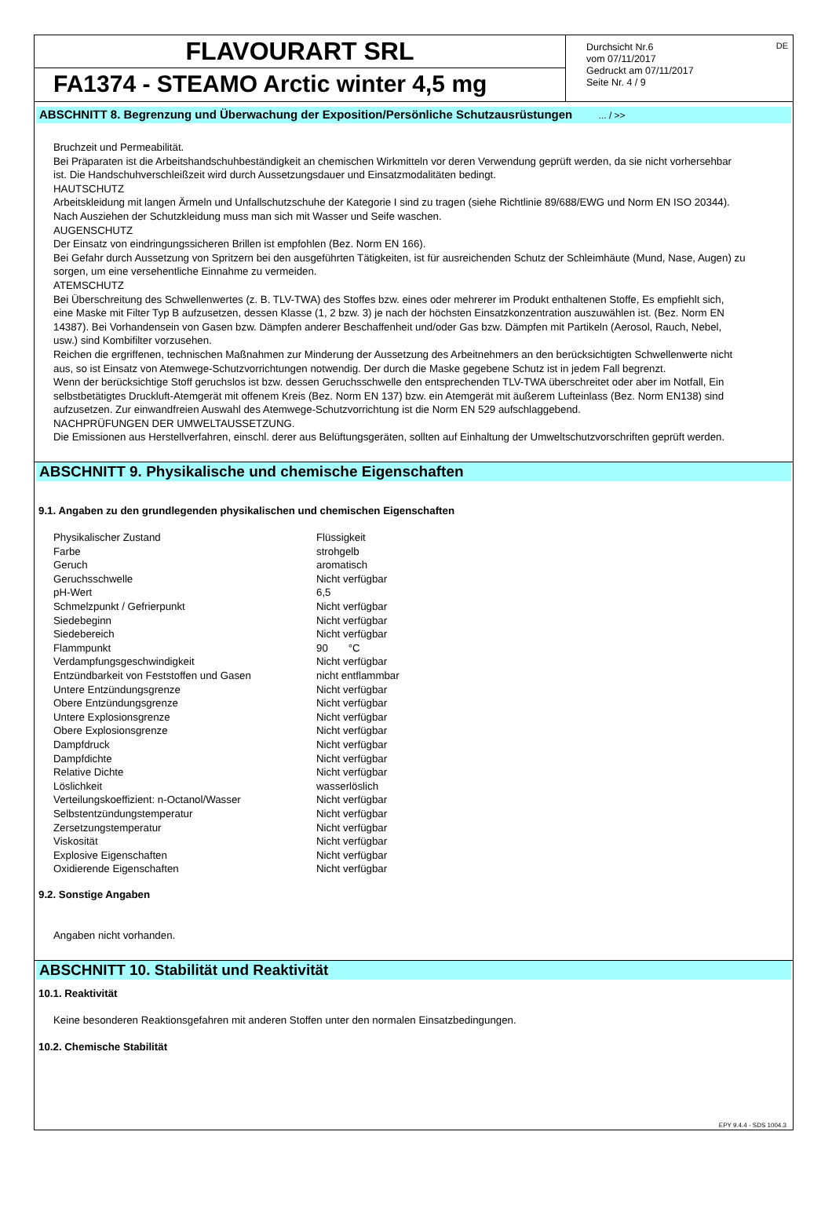FLAVOURART SRL
FA1374 - STEAMO Arctic winter 4,5 mg
Durchsicht Nr.6
vom 07/11/2017
Gedruckt am 07/11/2017
Seite Nr. 4 / 9
DE
ABSCHNITT 8. Begrenzung und Überwachung der Exposition/Persönliche Schutzausrüstungen ... / >>
Bruchzeit und Permeabilität.
Bei Präparaten ist die Arbeitshandschuhbeständigkeit an chemischen Wirkmitteln vor deren Verwendung geprüft werden, da sie nicht vorhersehbar ist. Die Handschuhverschleißzeit wird durch Aussetzungsdauer und Einsatzmodalitäten bedingt.
HAUTSCHUTZ
Arbeitskleidung mit langen Ärmeln und Unfallschutzschuhe der Kategorie I sind zu tragen (siehe Richtlinie 89/688/EWG und Norm EN ISO 20344). Nach Ausziehen der Schutzkleidung muss man sich mit Wasser und Seife waschen.
AUGENSCHUTZ
Der Einsatz von eindringungssicheren Brillen ist empfohlen (Bez. Norm EN 166).
Bei Gefahr durch Aussetzung von Spritzern bei den ausgeführten Tätigkeiten, ist für ausreichenden Schutz der Schleimhäute (Mund, Nase, Augen) zu sorgen, um eine versehentliche Einnahme zu vermeiden.
ATEMSCHUTZ
Bei Überschreitung des Schwellenwertes (z. B. TLV-TWA) des Stoffes bzw. eines oder mehrerer im Produkt enthaltenen Stoffe, Es empfiehlt sich, eine Maske mit Filter Typ B aufzusetzen, dessen Klasse (1, 2 bzw. 3) je nach der höchsten Einsatzkonzentration auszuwählen ist. (Bez. Norm EN 14387). Bei Vorhandensein von Gasen bzw. Dämpfen anderer Beschaffenheit und/oder Gas bzw. Dämpfen mit Partikeln (Aerosol, Rauch, Nebel, usw.) sind Kombifilter vorzusehen.
Reichen die ergriffenen, technischen Maßnahmen zur Minderung der Aussetzung des Arbeitnehmers an den berücksichtigten Schwellenwerte nicht aus, so ist Einsatz von Atemwege-Schutzvorrichtungen notwendig. Der durch die Maske gegebene Schutz ist in jedem Fall begrenzt.
Wenn der berücksichtige Stoff geruchslos ist bzw. dessen Geruchsschwelle den entsprechenden TLV-TWA überschreitet oder aber im Notfall, Ein selbstbetätigtes Druckluft-Atemgerät mit offenem Kreis (Bez. Norm EN 137) bzw. ein Atemgerät mit äußerem Lufteinlass (Bez. Norm EN138) sind aufzusetzen. Zur einwandfreien Auswahl des Atemwege-Schutzvorrichtung ist die Norm EN 529 aufschlaggebend.
NACHPRÜFUNGEN DER UMWELTAUSSETZUNG.
Die Emissionen aus Herstellverfahren, einschl. derer aus Belüftungsgeräten, sollten auf Einhaltung der Umweltschutzvorschriften geprüft werden.
ABSCHNITT 9. Physikalische und chemische Eigenschaften
9.1. Angaben zu den grundlegenden physikalischen und chemischen Eigenschaften
| Physikalischer Zustand | Flüssigkeit |
| Farbe | strohgelb |
| Geruch | aromatisch |
| Geruchsschwelle | Nicht verfügbar |
| pH-Wert | 6,5 |
| Schmelzpunkt / Gefrierpunkt | Nicht verfügbar |
| Siedebeginn | Nicht verfügbar |
| Siedebereich | Nicht verfügbar |
| Flammpunkt | 90 °C |
| Verdampfungsgeschwindigkeit | Nicht verfügbar |
| Entzündbarkeit von Feststoffen und Gasen | nicht entflammbar |
| Untere Entzündungsgrenze | Nicht verfügbar |
| Obere Entzündungsgrenze | Nicht verfügbar |
| Untere Explosionsgrenze | Nicht verfügbar |
| Obere Explosionsgrenze | Nicht verfügbar |
| Dampfdruck | Nicht verfügbar |
| Dampfdichte | Nicht verfügbar |
| Relative Dichte | Nicht verfügbar |
| Löslichkeit | wasserlöslich |
| Verteilungskoeffizient: n-Octanol/Wasser | Nicht verfügbar |
| Selbstentzündungstemperatur | Nicht verfügbar |
| Zersetzungstemperatur | Nicht verfügbar |
| Viskosität | Nicht verfügbar |
| Explosive Eigenschaften | Nicht verfügbar |
| Oxidierende Eigenschaften | Nicht verfügbar |
9.2. Sonstige Angaben
Angaben nicht vorhanden.
ABSCHNITT 10. Stabilität und Reaktivität
10.1. Reaktivität
Keine besonderen Reaktionsgefahren mit anderen Stoffen unter den normalen Einsatzbedingungen.
10.2. Chemische Stabilität
EPY 9.4.4 - SDS 1004.3